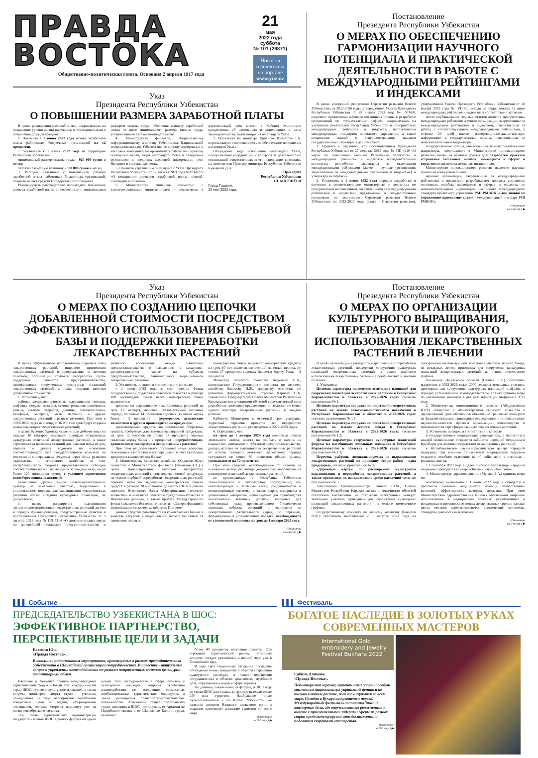ПРАВДА
ВОСТОКА
Общественно-политическая газета. Основана 2 апреля 1917 года
21
мая
2022 года
суббота
№ 101 (29871)
Новости
и аналитика
на портале
www.yuz.uz
Указ
Президента Республики Узбекистан
О ПОВЫШЕНИИ РАЗМЕРА ЗАРАБОТНОЙ ПЛАТЫ
В целях расширения масштабов мер, направленных на повышение уровня жизни населения, и последовательного повышения доходов граждан:
1. Повысить с 1 июня 2022 года размер заработной платы работникам бюджетных организаций на 12 процентов.
2. Установить с 1 июня 2022 года на территории Республики Узбекистан:
минимальный размер оплаты труда - 920 000 сумов в месяц;
базовую расчетную величину - 300 000 сумов в месяц.
3. Расходы, связанные с повышением размера заработной платы работников бюджетных организаций, покрыть за счет средств Государственного бюджета.
Рекомендовать работодателям производить повышение размера заработной платы в соответствии с минимальным размером оплаты труда, обеспечив выплату заработной платы не ниже минимального размера оплаты труда, установленного актами законодательства.
4. Министерству финансов, Национальному информационному агентству Узбекистана, Национальной телерадиокомпании Узбекистана, Агентству информации и массовых коммуникаций организовать работу по широкому освещению целей, задач настоящего Указа и ожидаемых результатов в средствах массовой информации, сети Интернет и социальных сетях.
5. Признать утратившим силу пункт 2 Указа Президента Республики Узбекистан от 17 августа 2021 года №УП-6279 «О повышении размеров заработной платы, пенсий, стипендий и пособий».
6. Министерству финансов совместно с заинтересованными министерствами и ведомствами в двухмесячный срок внести в Кабинет Министров предложения об изменениях и дополнениях в акты законодательства, вытекающих из настоящего Указа.
7. Возложить на министра финансов Ишметова Т.А. персональную ответственность за обеспечение исполнения настоящего Указа.
Обсуждение хода исполнения настоящего Указа, осуществление координации и контроля за деятельностью организаций, ответственных за его исполнение, возложить на заместителя Премьер-министра Республики Узбекистан Кучкарова Д.А.
Президент
Республики Узбекистан
Ш. МИРЗИЁЕВ
Город Ташкент,
20 мая 2022 года.
Постановление
Президента Республики Узбекистан
О МЕРАХ ПО ОБЕСПЕЧЕНИЮ ГАРМОНИЗАЦИИ НАУЧНОГО ПОТЕНЦИАЛА И ПРАКТИЧЕСКОЙ ДЕЯТЕЛЬНОСТИ В РАБОТЕ С МЕЖДУНАРОДНЫМИ РЕЙТИНГАМИ И ИНДЕКСАМИ
В целях ускоренной реализации Стратегии развития Нового Узбекистана на 2022-2026 годы, утвержденной Указом Президента Республики Узбекистан от 28 января 2022 года № УП-60, широкого привлечения научного потенциала страны к разработке предложений по осуществлению реформ, направленных на улучшение показателей Республики Узбекистан в приоритетных международных рейтингах и индексах, использования международных стандартов проектного управления, а также повышения знаний и совершенствования навыков государственных служащих в данной сфере:
1. Принять к сведению, что постановлением Президента Республики Узбекистан от 25 февраля 2019 года № ПП-4210 «О мерах по повышению позиций Республики Узбекистан в международных рейтингах и индексах» исследовательские институты республики закреплены за отдельными международными рейтингами (далее - научные организации, закрепленные за международными рейтингами и индексами) и утвержден их перечень.
2. Установить с 1 июня 2022 года порядок разработки и внесения в соответствующие министерства и ведомства по приоритетным направлениям, закрепленными за международными рейтингами и индексами, предложений в государственные программы по реализации Стратегии развития Нового Узбекистана на 2022-2026 годы (далее - Стратегия развития), утвержденной Указом Президента Республики Узбекистан от 28 января 2022 года № УП-60, исходя из закрепленных за ними международных рейтингов и индексов, в соответствии с которым:
после опубликования годовых отчетов агентств приоритетных международных рейтингов научные организации, закрепленные за международными рейтингами и индексами, ответственные за работу с соответствующими международными рейтингами, в течение 20 дней вносят информационно-аналитическую информацию в государственные органы, ответственные за низкопоказательные индикаторы;
государственные органы, ответственные за низкопоказательные индикаторы, представляют в Министерство инновационного развития заказы на научные гранты для разработки проектов устранения системных ошибок, имеющихся в сферах и отраслях по низкопоказательным индикаторам;
Министерство инновационного развития выделяет научные гранты на конкурсной основе;
научные организации, закрепленные за международными рейтингами и индексами, разрабатывают проекты устранения системных ошибок, имеющихся в сферах и отраслях по низкопоказательным индикаторам, на основе международного стандарта проектного управления PMI PMBOK «Свод знаний по управлению проектами» (далее - международный стандарт PMI PMBOK);
(Окончание
на 2-й стр.) ▶
Указ
Президента Республики Узбекистан
О МЕРАХ ПО СОЗДАНИЮ ЦЕПОЧКИ ДОБАВЛЕННОЙ СТОИМОСТИ ПОСРЕДСТВОМ ЭФФЕКТИВНОГО ИСПОЛЬЗОВАНИЯ СЫРЬЕВОЙ БАЗЫ И ПОДДЕРЖКИ ПЕРЕРАБОТКИ ЛЕКАРСТВЕННЫХ РАСТЕНИЙ
В целях эффективного использования сырьевой базы лекарственных растений, широкого применения лекарственных растений в профилактике и лечении болезней, организации глубокой переработки путем поддержки субъектов предпринимательства, занимающихся сооружением культурных плантаций лекарственных растений, а также создания цепочки добавленной стоимости:
1. Установить, что:
районы специализируются на выращивании солодки, шафрана, ферулы, лаванды, стевии, ромашки, шиповника, ревеня, шалфея, зверобоя, душицы, тысячелистника, зизифоры, каперсов, мяты перечной и других лекарственных растений в разрезе регионов. При этом в 2022-2026 годах на площади 36 000 гектаров будут созданы новые плантации лекарственных растений;
в целях бурения буровых скважин для добычи воды на каждые 10 гектаров земельной площади создаваемых культурных плантаций лекарственных растений, а также строительства насосных станций для откачки воды из рек, каналов и других водоемов на основании соответствующего акта Государственного комитета по геологии и минеральным ресурсам через Фонд развития садоводства и тепличного хозяйства за счет республиканского бюджета предоставляется субсидия соответственно по 600 тысяч сумов за каждый метр, но не более 120 миллионов сумов, с условием применения водосберегающих технологий;
размещение других видов сельскохозяйственных культур на земельных участках, выделенных в установленном порядке для выращивания лекарственных растений путем создания культурных плантаций, не допускается;
в целях расширения выращивания экспортоориентированных лекарственных растений льготы и порядок финансирования, предусмотренные пунктом 4 постановления Президента Республики Узбекистан от 5 августа 2021 года № ПП-5214 «О дополнительных мерах по дальнейшей поддержке предпринимательства и развитию кооперации между субъектами предпринимательства и населением в махаллях», распространяются также на субъекты предпринимательства, занимающиеся выращиванием лекарственных растений.
2. Установить порядок, в соответствии с которым:
с 1 июня 2022 года за счет средств Фонда государственной поддержки сельского хозяйства в размере 100 миллиардов сумов через коммерческие банки выделяются:
кредиты на выращивание лекарственных растений на срок 12 месяцев, включая шестимесячный льготный период, по ставке 14 процентов годовых (включая маржу банка - 2 процента) - фермерским, дехканским хозяйствам и другим производителям продукции;
«револьверные» кредиты на пополнение оборотных средств, требуемых для закупки выращенной продукции, на срок 12 месяцев по ставке 14 процентов годовых (включая маржу банка - 2 процента) - переработчикам, хранителям и экспортерам лекарственных растений.
При этом не допускается погашение иных кредитов, полученных кластерами и кооперациями за счет указанных кредитов в коммерческих банках.
3. Министерству сельского хозяйства (Ходжаев Ж.А.) совместно с Министерством финансов (Ишметов Т.А.) в целях финансирования глубокой переработки лекарственных растений (производства готовой продукции на основе глубокой переработки лекарственных растений) принять меры по выделению коммерческим банкам средств в размере 20 миллионов долларов США в рамках проектов Всемирного банка «Модернизация сельского хозяйства» и «Развитие сельского предпринимательства в Ферганской долине», а также проекта Международного фонда сельскохозяйственного развития «Диверсификация и модернизация сельского хозяйства». При этом:
данные средства размещаются в коммерческих банках в качестве ресурсов в национальной валюте по ставке 14 процентов годовых;
коммерческие банки выделяют коммерческие кредиты на срок 10 лет, включая пятилетний льготный период, по ставке 17 процентов годовых (включая маржу банка - 3 процента).
Министру сельского хозяйства Ходжаеву Ж.А., председателю Государственного комитета по лесному хозяйству Бакирову Н.Ж., директору Агентства по развитию фармацевтической отрасли Кариеву С.Х. совместно с Председателем Совета Министров Республики Каракалпакстан и хокимами областей в двухмесячный срок разработать проектные предложения по созданию не менее одного кластера лекарственных растений в каждом регионе.
Кабинету Министров в месячный срок утвердить Адресный перечень проектов по переработке лекарственных растений, реализуемых в 2022-2023 годах.
4. Определить, что:
на срок до 1 января 2025 года налоговые ставки земельного налога, налога на прибыль и налога на имущество, взимаемые с субъектов предпринимательства, доходы которых от выращивания лекарственных растений по итогам текущего отчетного (налогового) периода составляют не менее 80 процентов общего дохода, уменьшаются на 50 процентов.
При этом средства, освобождаемые от налогов на основании настоящего абзаца, должны быть направлены на расширение плантаций лекарственных растений;
не производимые в Республике Узбекистан технологическое и лабораторное оборудование, его комплектующие и запасные части, сэндвич-панели и вентиляционные системы, а также сырье, материалы и упаковочные материалы, используемые для производства биологически активных добавок, ввозимые для собственных нужд производителями биологически активных добавок, эссенций и экстрактов из лекарственного растительного сырья, по перечням, формируемым в установленном порядке, освобождаются от таможенной пошлины на срок до 1 января 2025 года;
(Окончание
на 2-й стр.) ▶
Постановление
Президента Республики Узбекистан
О МЕРАХ ПО ОРГАНИЗАЦИИ КУЛЬТУРНОГО ВЫРАЩИВАНИЯ, ПЕРЕРАБОТКИ И ШИРОКОГО ИСПОЛЬЗОВАНИЯ ЛЕКАРСТВЕННЫХ РАСТЕНИЙ В ЛЕЧЕНИИ
В целях организации культурного выращивания и переработки лекарственных растений, поддержки сооружения культурных плантаций лекарственных растений, а также широкого использования лекарственных растений в профилактике и лечении болезней:
1. Утвердить:
Целевые параметры выделения земельных площадей для сооружения плантаций лекарственных растений в Республике Каракалпакстан и областях в 2022-2026 годах согласно приложению № 1;
Целевые параметры сооружения плантаций лекарственных растений на землях сельскохозяйственного назначения в Республике Каракалпакстан и областях в 2022-2026 годах согласно приложению № 1.1;
Целевые параметры сооружения плантаций лекарственных растений на землях лесного фонда в Республике Каракалпакстан и областях в 2022-2026 годах согласно приложению № 1.2;
Целевые параметры сооружения культурных плантаций ферулы на пастбищных земельных площадях в Республике Каракалпакстан и областях в 2022-2026 годах согласно приложению № 1.3;
Перечень районов, специализируемых на выращивании лекарственных растений по принципу «один район - одна продукция», согласно приложению № 2;
«Дорожную карту» по расширению культурного выращивания и переработки лекарственных растений, а также пропаганде их использования среди населения согласно приложению № 3.
Заместителю Премьер-министра Ганиеву Ш.М., Совету Министров Республики Каракалпакстан и хокимиятам областей обеспечить выставление на открытый электронный конкурс земельных участков, пригодных для сооружения культурных плантаций лекарственных растений, на основе помесячного графика.
Государственному комитету по лесному хозяйству (Бакиров Н.Ж.) обеспечить выставление с 1 августа 2022 года на электронный онлайн-аукцион земельных участков лесного фонда, не покрытых лесом, пригодных для сооружения культурных плантаций лекарственных растений, на основе помесячного графика.
Хокимияту Джизакской области (Салиев Э.А.) обеспечить выделение в 2022-2026 годах 2000 гектаров земельных участков, пригодных для сооружения культурных плантаций шафрана, в порядке, установленном законодательством, а также принять меры по увеличению минимум в два раза плантаций шафрана в 2022 году.
2. Министерству инновационного развития (Абдурахмонов И.Ю.) совместно с Министерством сельского хозяйства в двухмесячный срок обеспечить объявление грантовых конкурсов на фундаментальные, прикладные исследования и инновационные научно-технические проекты организации семеноводства и питомничества сертифицированных лекарственных растений.
3. Установить порядок, в соответствии с которым:
в государственных медицинских учреждениях, в частности в каждой поликлинике, создаются кабинеты народной медицины и фитобары для лечения посредством лекарственных растений;
в Республиканском научно-практическом центре народной медицины при клинике Ташкентской медицинской академии создается лечебное отделение на 40 койко-мест, в регионах - филиалы центра;
с 1 сентября 2022 года в целях широкой пропаганды народной медицины проводится конкурс «Знатоки науки Ибн Сино».
4. Министерству здравоохранения (Мусаев Б.А.) принять меры по:
поэтапному включению с 1 июня 2022 года в стандарты и протоколы оказания медицинской помощи лекарственных растений, эффективность которых доказана. При этом Министерством здравоохранения в целях обеспечения широкого использования в медицинской практике разработанных и внедренных в производство новых лекарственных средств каждые шесть месяцев пересматриваются клинические протоколы, стандарты диагностики и лечения;
(Окончание
на 2-й стр.) ▶
▌▌▌ Событие
ПРЕДСЕДАТЕЛЬСТВО УЗБЕКИСТАНА В ШОС:
ЭФФЕКТИВНОЕ ПАРТНЕРСТВО, ПЕРСПЕКТИВНЫЕ ЦЕЛИ И ЗАДАЧИ
Евгения Юн.
«Правда Востока».
В столице продолжаются мероприятия, организуемые в рамках председательства Узбекистана в Шанхайской организации сотрудничества. В повестке - актуальные вопросы укрепления взаимодействия по разным направлениям, включая культурно-гуманитарный обмен.
Накануне в Ташкенте прошли международный туристический форум «Новый этап сотрудничества стран ШОС: туризм и культурное наследие», а также встреча министров спорта стран - участниц объединения. В ходе мероприятий выработаны конкретные цели и задачи, сформированы соглашения, которые стороны подпишут уже на полях сентябрьского саммита.
Так, главы туристических администраций государств - членов ШОС в рамках форума обсудили новый этап сотрудничества в сфере туризма и культурного наследия, вопросы углубления взаимодействия по внедрению совместных комбинированных туристических маршрутов, а также расширения транспортно-логистических возможностей. Отмечалось: общее пространство стран, входящих в ШОС, протянулось от Арктики до Индийского океана и от Шанхая до Калининграда, включает
более 40 процентов населения планеты. Это огромный туристический рынок, потенциал которого следует реализовать в полной мере уже в ближайшие годы.
В ходе трех секционных заседаний проведено обсуждение новых инициатив в области сохранения культурного наследия, а также перспектив сотрудничества в области археологии, музейного дела, образования и науки в сфере туризма.
По данным, озвученным на форуме, в 2019 году из стран ШОС для отдыха за границу выехало около 250 млн туристов. Наибольшее число путешественников - из Китая. Узбекистан же является центром Великого шелкового пути и издревле привлекает внимание туристов со всего мира.
(Окончание
на 3-й стр.) ▶
▌▌▌ Фестиваль
БОГАТОЕ НАСЛЕДИЕ В ЗОЛОТЫХ РУКАХ СОВРЕМЕННЫХ МАСТЕРОВ
International Gold embroidery and Jewelry Festival Bukhara 2022
Сабина Алимова.
«Правда Востока».
Неповторимая огранка, аутентичные узоры и особый магнетизм национальных украшений ценятся не только в нашем регионе, ими восхищаются во всем мире. Сегодня в Бухаре открывается первый Международный фестиваль золотошвейного и ювелирного дела, где отечественные ремесленники вместе с приглашенными лидерами сферы из разных стран продемонстрируют свои достижения и поделятся секретами мастерства.
(Окончание
на 3-й стр.) ▶